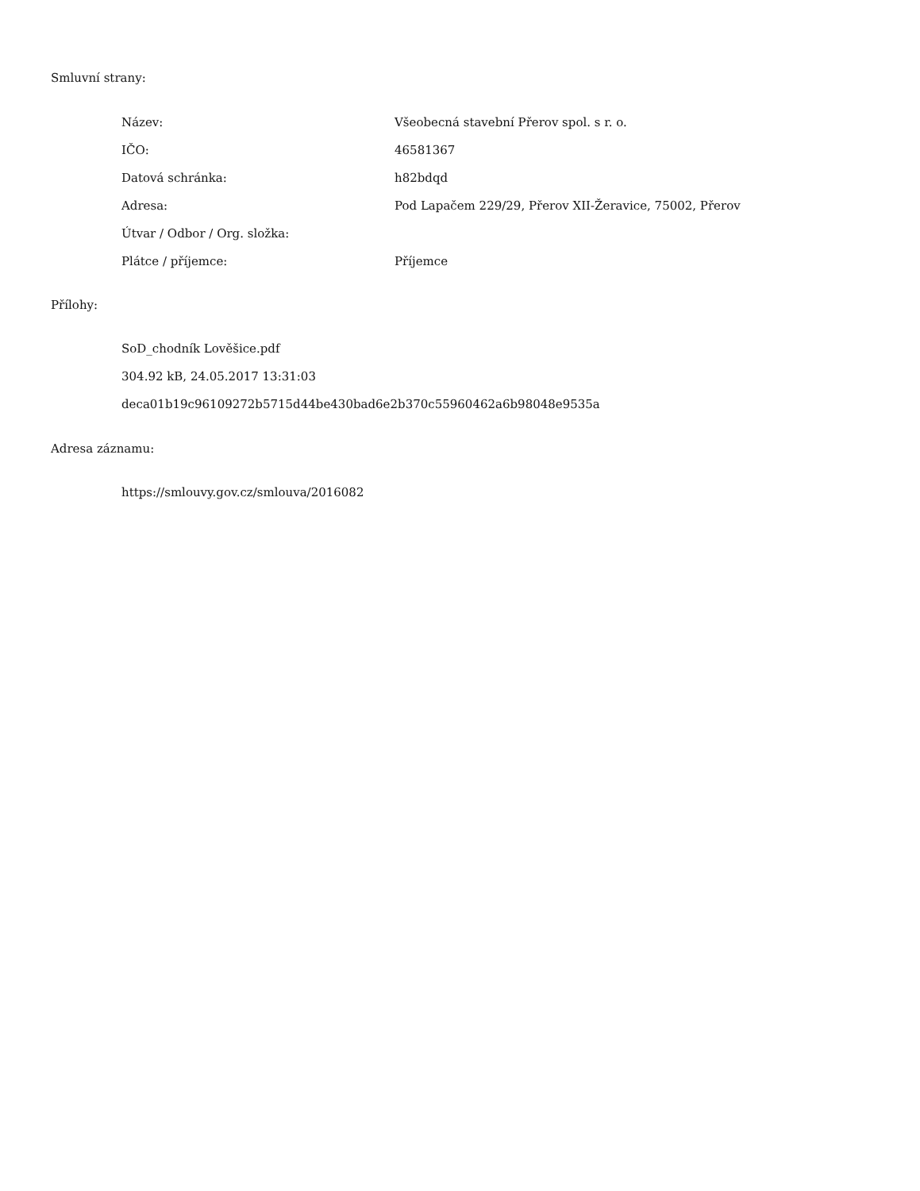Smluvní strany:
Název:
Všeobecná stavební Přerov spol. s r. o.
IČO: 46581367
Datová schránka: h82bdqd
Adresa:
Pod Lapačem 229/29, Přerov XII-Žeravice, 75002, Přerov
Útvar / Odbor / Org. složka:
Plátce / příjemce: Příjemce
Přílohy:
SoD_chodník Lověšice.pdf
304.92 kB, 24.05.2017 13:31:03
deca01b19c96109272b5715d44be430bad6e2b370c55960462a6b98048e9535a
Adresa záznamu:
https://smlouvy.gov.cz/smlouva/2016082